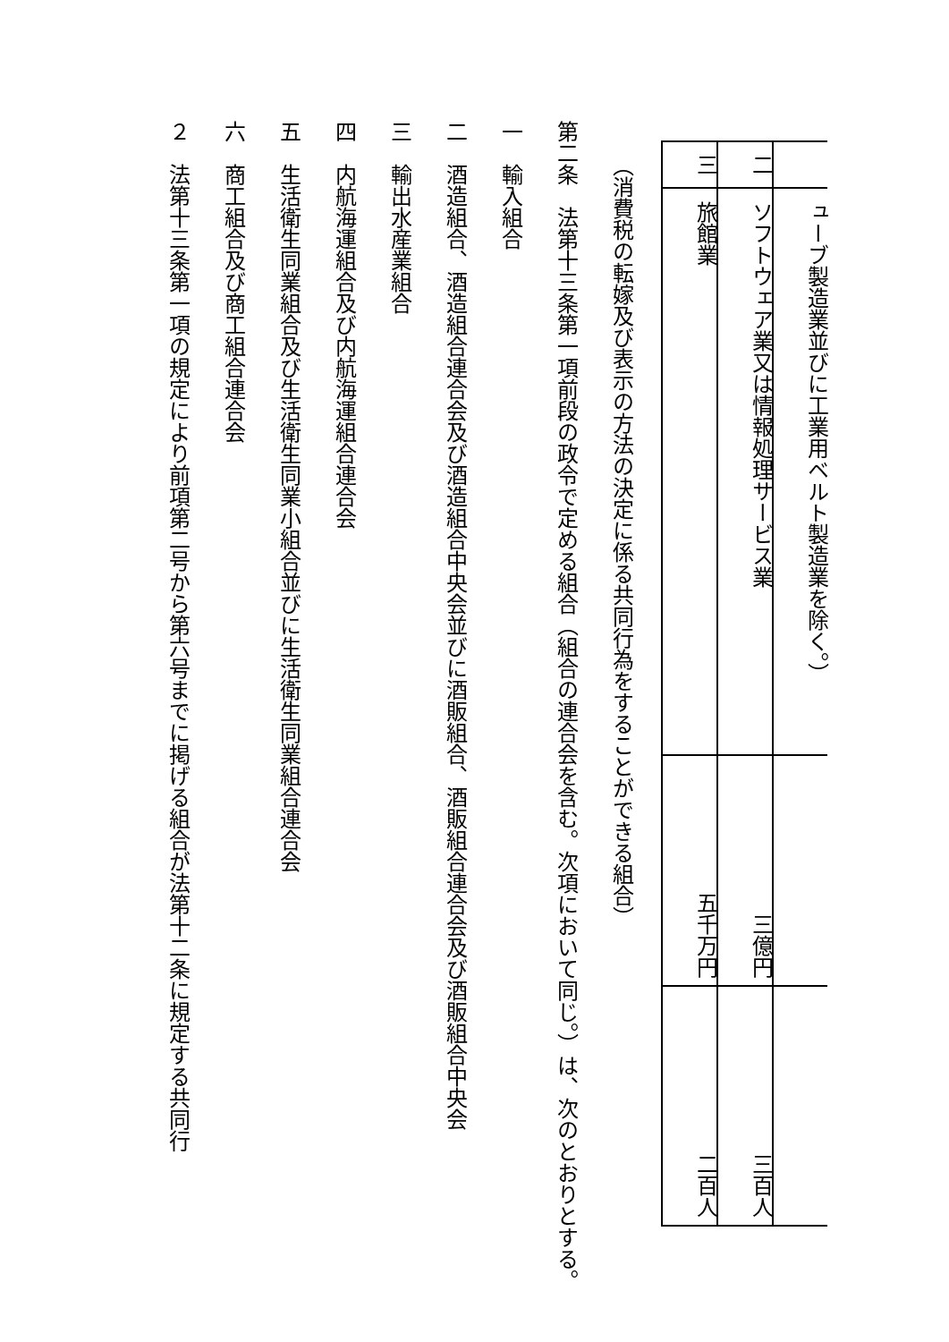| | ューブ製造業並びに工業用ベルト製造業を除く。） | | |
| 二 | ソフトウェア業又は情報処理サービス業 | 三億円 | 三百人 |
| 三 | 旅館業 | 五千万円 | 二百人 |
（消費税の転嫁及び表示の方法の決定に係る共同行為をすることができる組合）
第二条　法第十三条第一項前段の政令で定める組合（組合の連合会を含む。次項において同じ。）は、次のとおりとする。
一　輸入組合
二　酒造組合、酒造組合連合会及び酒造組合中央会並びに酒販組合、酒販組合連合会及び酒販組合中央会
三　輸出水産業組合
四　内航海運組合及び内航海運組合連合会
五　生活衛生同業組合及び生活衛生同業小組合並びに生活衛生同業組合連合会
六　商工組合及び商工組合連合会
２　法第十三条第一項の規定により前項第二号から第六号までに掲げる組合が法第十二条に規定する共同行